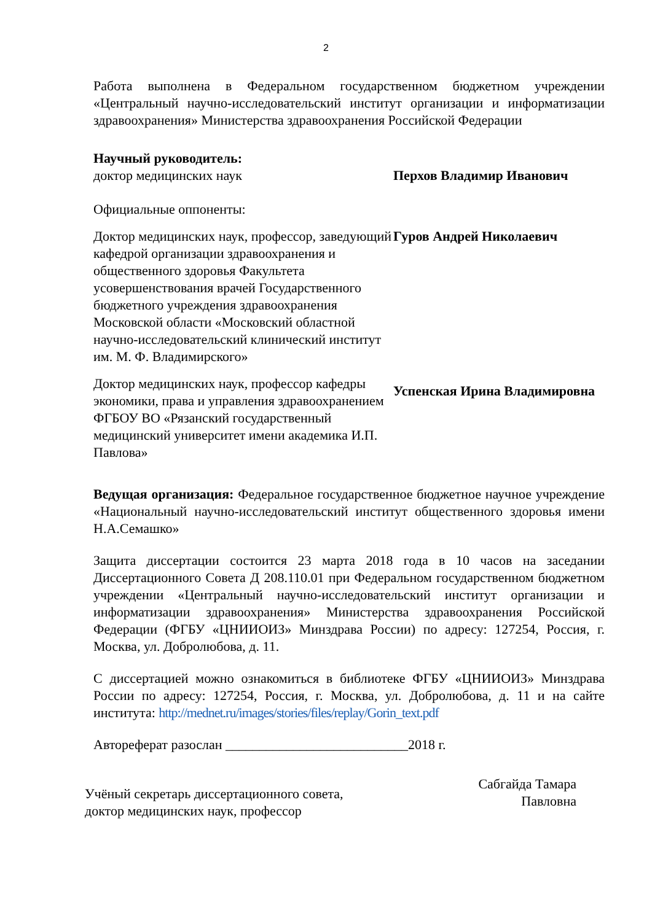2
Работа выполнена в Федеральном государственном бюджетном учреждении «Центральный научно-исследовательский институт организации и информатизации здравоохранения» Министерства здравоохранения Российской Федерации
Научный руководитель:
доктор медицинских наук Перхов Владимир Иванович
Официальные оппоненты:
Доктор медицинских наук, профессор, заведующий кафедрой организации здравоохранения и общественного здоровья Факультета усовершенствования врачей Государственного бюджетного учреждения здравоохранения Московской области «Московский областной научно-исследовательский клинический институт им. М. Ф. Владимирского»
Гуров Андрей Николаевич
Доктор медицинских наук, профессор кафедры экономики, права и управления здравоохранением ФГБОУ ВО «Рязанский государственный медицинский университет имени академика И.П. Павлова»
Успенская Ирина Владимировна
Ведущая организация: Федеральное государственное бюджетное научное учреждение «Национальный научно-исследовательский институт общественного здоровья имени Н.А.Семашко»
Защита диссертации состоится 23 марта 2018 года в 10 часов на заседании Диссертационного Совета Д 208.110.01 при Федеральном государственном бюджетном учреждении «Центральный научно-исследовательский институт организации и информатизации здравоохранения» Министерства здравоохранения Российской Федерации (ФГБУ «ЦНИИОИЗ» Минздрава России) по адресу: 127254, Россия, г. Москва, ул. Добролюбова, д. 11.
С диссертацией можно ознакомиться в библиотеке ФГБУ «ЦНИИОИЗ» Минздрава России по адресу: 127254, Россия, г. Москва, ул. Добролюбова, д. 11 и на сайте института: http://mednet.ru/images/stories/files/replay/Gorin_text.pdf
Автореферат разослан ___________________________2018 г.
Учёный секретарь диссертационного совета,
доктор медицинских наук, профессор
Сабгайда Тамара
Павловна